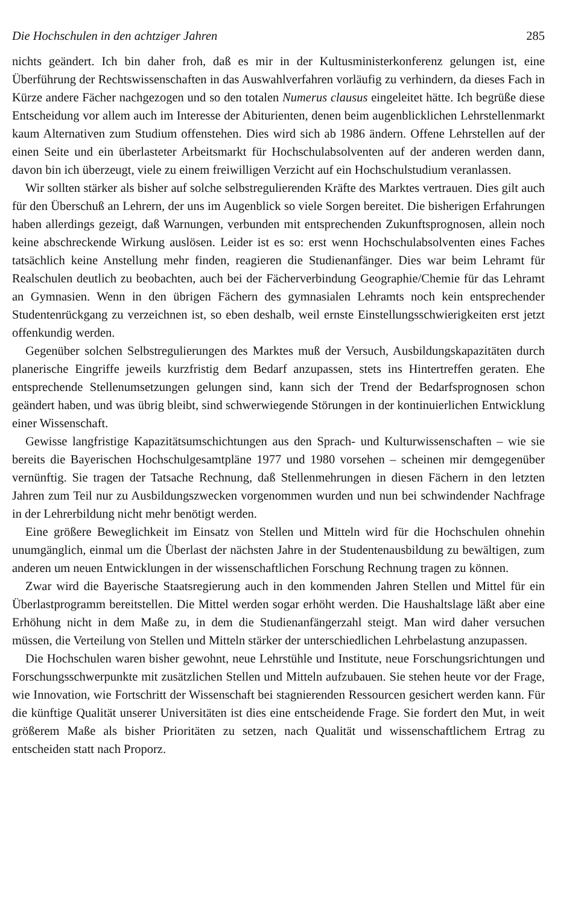Die Hochschulen in den achtziger Jahren 285
nichts geändert. Ich bin daher froh, daß es mir in der Kultusministerkonferenz gelungen ist, eine Überführung der Rechtswissenschaften in das Auswahlverfahren vorläufig zu verhindern, da dieses Fach in Kürze andere Fächer nachgezogen und so den totalen Numerus clausus eingeleitet hätte. Ich begrüße diese Entscheidung vor allem auch im Interesse der Abiturienten, denen beim augenblicklichen Lehrstellenmarkt kaum Alternativen zum Studium offenstehen. Dies wird sich ab 1986 ändern. Offene Lehrstellen auf der einen Seite und ein überlasteter Arbeitsmarkt für Hochschulabsolventen auf der anderen werden dann, davon bin ich überzeugt, viele zu einem freiwilligen Verzicht auf ein Hochschulstudium veranlassen.
Wir sollten stärker als bisher auf solche selbstregulierenden Kräfte des Marktes vertrauen. Dies gilt auch für den Überschuß an Lehrern, der uns im Augenblick so viele Sorgen bereitet. Die bisherigen Erfahrungen haben allerdings gezeigt, daß Warnungen, verbunden mit entsprechenden Zukunftsprognosen, allein noch keine abschreckende Wirkung auslösen. Leider ist es so: erst wenn Hochschulabsolventen eines Faches tatsächlich keine Anstellung mehr finden, reagieren die Studienanfänger. Dies war beim Lehramt für Realschulen deutlich zu beobachten, auch bei der Fächerverbindung Geographie/Chemie für das Lehramt an Gymnasien. Wenn in den übrigen Fächern des gymnasialen Lehramts noch kein entsprechender Studentenrückgang zu verzeichnen ist, so eben deshalb, weil ernste Einstellungsschwierigkeiten erst jetzt offenkundig werden.
Gegenüber solchen Selbstregulierungen des Marktes muß der Versuch, Ausbildungskapazitäten durch planerische Eingriffe jeweils kurzfristig dem Bedarf anzupassen, stets ins Hintertreffen geraten. Ehe entsprechende Stellenumsetzungen gelungen sind, kann sich der Trend der Bedarfsprognosen schon geändert haben, und was übrig bleibt, sind schwerwiegende Störungen in der kontinuierlichen Entwicklung einer Wissenschaft.
Gewisse langfristige Kapazitätsumschichtungen aus den Sprach- und Kulturwissenschaften – wie sie bereits die Bayerischen Hochschulgesamtpläne 1977 und 1980 vorsehen – scheinen mir demgegenüber vernünftig. Sie tragen der Tatsache Rechnung, daß Stellenmehrungen in diesen Fächern in den letzten Jahren zum Teil nur zu Ausbildungszwecken vorgenommen wurden und nun bei schwindender Nachfrage in der Lehrerbildung nicht mehr benötigt werden.
Eine größere Beweglichkeit im Einsatz von Stellen und Mitteln wird für die Hochschulen ohnehin unumgänglich, einmal um die Überlast der nächsten Jahre in der Studentenausbildung zu bewältigen, zum anderen um neuen Entwicklungen in der wissenschaftlichen Forschung Rechnung tragen zu können.
Zwar wird die Bayerische Staatsregierung auch in den kommenden Jahren Stellen und Mittel für ein Überlastprogramm bereitstellen. Die Mittel werden sogar erhöht werden. Die Haushaltslage läßt aber eine Erhöhung nicht in dem Maße zu, in dem die Studienanfängerzahl steigt. Man wird daher versuchen müssen, die Verteilung von Stellen und Mitteln stärker der unterschiedlichen Lehrbelastung anzupassen.
Die Hochschulen waren bisher gewohnt, neue Lehrstühle und Institute, neue Forschungsrichtungen und Forschungsschwerpunkte mit zusätzlichen Stellen und Mitteln aufzubauen. Sie stehen heute vor der Frage, wie Innovation, wie Fortschritt der Wissenschaft bei stagnierenden Ressourcen gesichert werden kann. Für die künftige Qualität unserer Universitäten ist dies eine entscheidende Frage. Sie fordert den Mut, in weit größerem Maße als bisher Prioritäten zu setzen, nach Qualität und wissenschaftlichem Ertrag zu entscheiden statt nach Proporz.